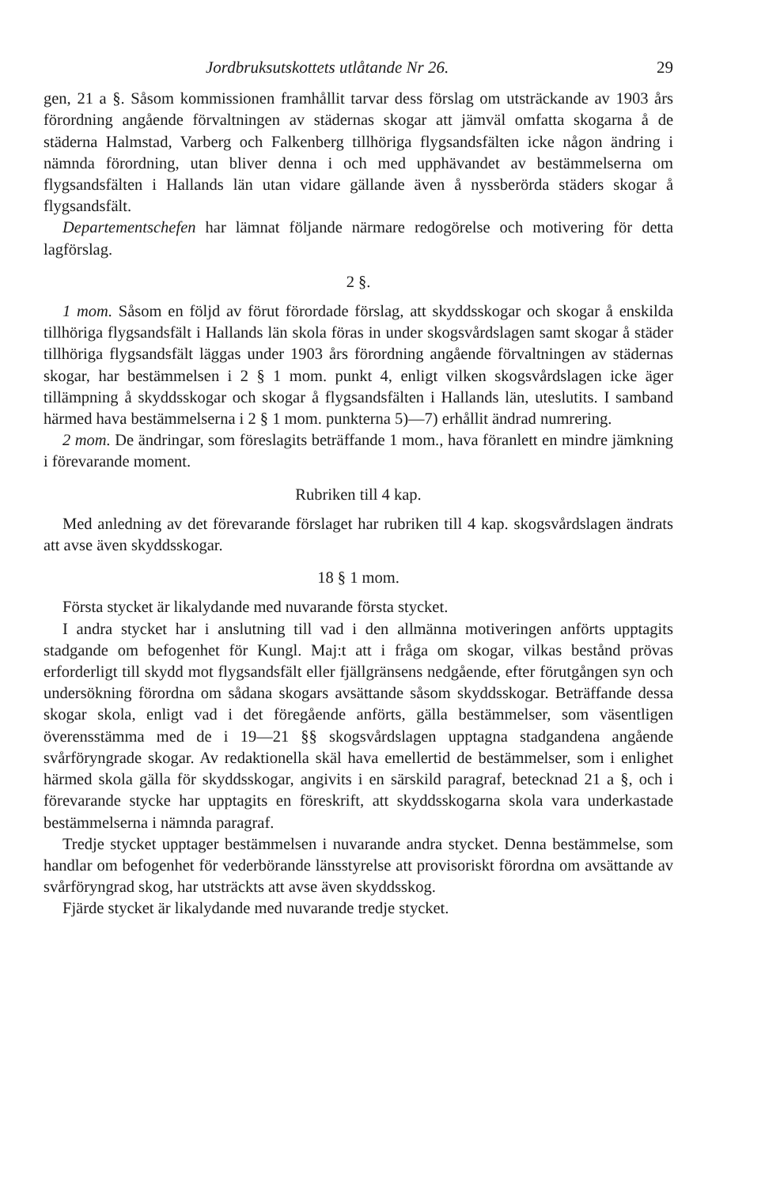Jordbruksutskottets utlåtande Nr 26. 29
gen, 21 a §. Såsom kommissionen framhållit tarvar dess förslag om utsträckande av 1903 års förordning angående förvaltningen av städernas skogar att jämväl omfatta skogarna å de städerna Halmstad, Varberg och Falkenberg tillhöriga flygsandsfälten icke någon ändring i nämnda förordning, utan bliver denna i och med upphävandet av bestämmelserna om flygsandsfälten i Hallands län utan vidare gällande även å nyssberörda städers skogar å flygsandsfält.
Departementschefen har lämnat följande närmare redogörelse och motivering för detta lagförslag.
2 §.
1 mom. Såsom en följd av förut förordade förslag, att skyddsskogar och skogar å enskilda tillhöriga flygsandsfält i Hallands län skola föras in under skogsvårdslagen samt skogar å städer tillhöriga flygsandsfält läggas under 1903 års förordning angående förvaltningen av städernas skogar, har bestämmelsen i 2 § 1 mom. punkt 4, enligt vilken skogsvårdslagen icke äger tillämpning å skyddsskogar och skogar å flygsandsfälten i Hallands län, uteslutits. I samband härmed hava bestämmelserna i 2 § 1 mom. punkterna 5)—7) erhållit ändrad numrering.
2 mom. De ändringar, som föreslagits beträffande 1 mom., hava föranlett en mindre jämkning i förevarande moment.
Rubriken till 4 kap.
Med anledning av det förevarande förslaget har rubriken till 4 kap. skogsvårdslagen ändrats att avse även skyddsskogar.
18 § 1 mom.
Första stycket är likalydande med nuvarande första stycket.
I andra stycket har i anslutning till vad i den allmänna motiveringen anförts upptagits stadgande om befogenhet för Kungl. Maj:t att i fråga om skogar, vilkas bestånd prövas erforderligt till skydd mot flygsandsfält eller fjällgränsens nedgående, efter förutgången syn och undersökning förordna om sådana skogars avsättande såsom skyddsskogar. Beträffande dessa skogar skola, enligt vad i det föregående anförts, gälla bestämmelser, som väsentligen överensstämma med de i 19—21 §§ skogsvårdslagen upptagna stadgandena angående svårföryngrade skogar. Av redaktionella skäl hava emellertid de bestämmelser, som i enlighet härmed skola gälla för skyddsskogar, angivits i en särskild paragraf, betecknad 21 a §, och i förevarande stycke har upptagits en föreskrift, att skyddsskogarna skola vara underkastade bestämmelserna i nämnda paragraf.
Tredje stycket upptager bestämmelsen i nuvarande andra stycket. Denna bestämmelse, som handlar om befogenhet för vederbörande länsstyrelse att provisoriskt förordna om avsättande av svårföryngrad skog, har utsträckts att avse även skyddsskog.
Fjärde stycket är likalydande med nuvarande tredje stycket.